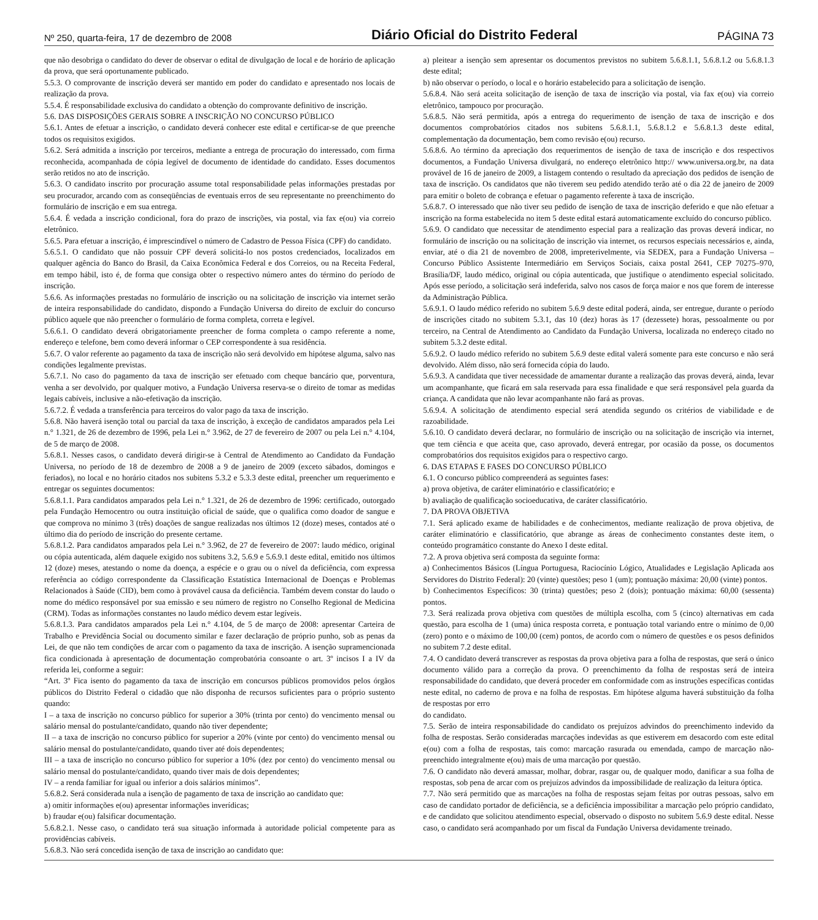Nº 250, quarta-feira, 17 de dezembro de 2008 Diário Oficial do Distrito Federal PÁGINA 73
que não desobriga o candidato do dever de observar o edital de divulgação de local e de horário de aplicação da prova, que será oportunamente publicado.
5.5.3. O comprovante de inscrição deverá ser mantido em poder do candidato e apresentado nos locais de realização da prova.
5.5.4. É responsabilidade exclusiva do candidato a obtenção do comprovante definitivo de inscrição.
5.6. DAS DISPOSIÇÕES GERAIS SOBRE A INSCRIÇÃO NO CONCURSO PÚBLICO
5.6.1. Antes de efetuar a inscrição, o candidato deverá conhecer este edital e certificar-se de que preenche todos os requisitos exigidos.
5.6.2. Será admitida a inscrição por terceiros, mediante a entrega de procuração do interessado, com firma reconhecida, acompanhada de cópia legível de documento de identidade do candidato. Esses documentos serão retidos no ato de inscrição.
5.6.3. O candidato inscrito por procuração assume total responsabilidade pelas informações prestadas por seu procurador, arcando com as conseqüências de eventuais erros de seu representante no preenchimento do formulário de inscrição e em sua entrega.
5.6.4. É vedada a inscrição condicional, fora do prazo de inscrições, via postal, via fax e(ou) via correio eletrônico.
5.6.5. Para efetuar a inscrição, é imprescindível o número de Cadastro de Pessoa Física (CPF) do candidato.
5.6.5.1. O candidato que não possuir CPF deverá solicitá-lo nos postos credenciados, localizados em qualquer agência do Banco do Brasil, da Caixa Econômica Federal e dos Correios, ou na Receita Federal, em tempo hábil, isto é, de forma que consiga obter o respectivo número antes do término do período de inscrição.
5.6.6. As informações prestadas no formulário de inscrição ou na solicitação de inscrição via internet serão de inteira responsabilidade do candidato, dispondo a Fundação Universa do direito de excluir do concurso público aquele que não preencher o formulário de forma completa, correta e legível.
5.6.6.1. O candidato deverá obrigatoriamente preencher de forma completa o campo referente a nome, endereço e telefone, bem como deverá informar o CEP correspondente à sua residência.
5.6.7. O valor referente ao pagamento da taxa de inscrição não será devolvido em hipótese alguma, salvo nas condições legalmente previstas.
5.6.7.1. No caso do pagamento da taxa de inscrição ser efetuado com cheque bancário que, porventura, venha a ser devolvido, por qualquer motivo, a Fundação Universa reserva-se o direito de tomar as medidas legais cabíveis, inclusive a não-efetivação da inscrição.
5.6.7.2. É vedada a transferência para terceiros do valor pago da taxa de inscrição.
5.6.8. Não haverá isenção total ou parcial da taxa de inscrição, à exceção de candidatos amparados pela Lei n.° 1.321, de 26 de dezembro de 1996, pela Lei n.° 3.962, de 27 de fevereiro de 2007 ou pela Lei n.° 4.104, de 5 de março de 2008.
5.6.8.1. Nesses casos, o candidato deverá dirigir-se à Central de Atendimento ao Candidato da Fundação Universa, no período de 18 de dezembro de 2008 a 9 de janeiro de 2009 (exceto sábados, domingos e feriados), no local e no horário citados nos subitens 5.3.2 e 5.3.3 deste edital, preencher um requerimento e entregar os seguintes documentos:
5.6.8.1.1. Para candidatos amparados pela Lei n.° 1.321, de 26 de dezembro de 1996: certificado, outorgado pela Fundação Hemocentro ou outra instituição oficial de saúde, que o qualifica como doador de sangue e que comprova no mínimo 3 (três) doações de sangue realizadas nos últimos 12 (doze) meses, contados até o último dia do período de inscrição do presente certame.
5.6.8.1.2. Para candidatos amparados pela Lei n.° 3.962, de 27 de fevereiro de 2007: laudo médico, original ou cópia autenticada, além daquele exigido nos subitens 3.2, 5.6.9 e 5.6.9.1 deste edital, emitido nos últimos 12 (doze) meses, atestando o nome da doença, a espécie e o grau ou o nível da deficiência, com expressa referência ao código correspondente da Classificação Estatística Internacional de Doenças e Problemas Relacionados à Saúde (CID), bem como à provável causa da deficiência. Também devem constar do laudo o nome do médico responsável por sua emissão e seu número de registro no Conselho Regional de Medicina (CRM). Todas as informações constantes no laudo médico devem estar legíveis.
5.6.8.1.3. Para candidatos amparados pela Lei n.° 4.104, de 5 de março de 2008: apresentar Carteira de Trabalho e Previdência Social ou documento similar e fazer declaração de próprio punho, sob as penas da Lei, de que não tem condições de arcar com o pagamento da taxa de inscrição. A isenção supramencionada fica condicionada à apresentação de documentação comprobatória consoante o art. 3º incisos I a IV da referida lei, conforme a seguir:
“Art. 3º Fica isento do pagamento da taxa de inscrição em concursos públicos promovidos pelos órgãos públicos do Distrito Federal o cidadão que não disponha de recursos suficientes para o próprio sustento quando:
I – a taxa de inscrição no concurso público for superior a 30% (trinta por cento) do vencimento mensal ou salário mensal do postulante/candidato, quando não tiver dependente;
II – a taxa de inscrição no concurso público for superior a 20% (vinte por cento) do vencimento mensal ou salário mensal do postulante/candidato, quando tiver até dois dependentes;
III – a taxa de inscrição no concurso público for superior a 10% (dez por cento) do vencimento mensal ou salário mensal do postulante/candidato, quando tiver mais de dois dependentes;
IV – a renda familiar for igual ou inferior a dois salários mínimos”.
5.6.8.2. Será considerada nula a isenção de pagamento de taxa de inscrição ao candidato que:
a) omitir informações e(ou) apresentar informações inverídicas;
b) fraudar e(ou) falsificar documentação.
5.6.8.2.1. Nesse caso, o candidato terá sua situação informada à autoridade policial competente para as providências cabíveis.
5.6.8.3. Não será concedida isenção de taxa de inscrição ao candidato que:
a) pleitear a isenção sem apresentar os documentos previstos no subitem 5.6.8.1.1, 5.6.8.1.2 ou 5.6.8.1.3 deste edital;
b) não observar o período, o local e o horário estabelecido para a solicitação de isenção.
5.6.8.4. Não será aceita solicitação de isenção de taxa de inscrição via postal, via fax e(ou) via correio eletrônico, tampouco por procuração.
5.6.8.5. Não será permitida, após a entrega do requerimento de isenção de taxa de inscrição e dos documentos comprobatórios citados nos subitens 5.6.8.1.1, 5.6.8.1.2 e 5.6.8.1.3 deste edital, complementação da documentação, bem como revisão e(ou) recurso.
5.6.8.6. Ao término da apreciação dos requerimentos de isenção de taxa de inscrição e dos respectivos documentos, a Fundação Universa divulgará, no endereço eletrônico http:// www.universa.org.br, na data provável de 16 de janeiro de 2009, a listagem contendo o resultado da apreciação dos pedidos de isenção de taxa de inscrição. Os candidatos que não tiverem seu pedido atendido terão até o dia 22 de janeiro de 2009 para emitir o boleto de cobrança e efetuar o pagamento referente à taxa de inscrição.
5.6.8.7. O interessado que não tiver seu pedido de isenção de taxa de inscrição deferido e que não efetuar a inscrição na forma estabelecida no item 5 deste edital estará automaticamente excluído do concurso público.
5.6.9. O candidato que necessitar de atendimento especial para a realização das provas deverá indicar, no formulário de inscrição ou na solicitação de inscrição via internet, os recursos especiais necessários e, ainda, enviar, até o dia 21 de novembro de 2008, impreterivelmente, via SEDEX, para a Fundação Universa – Concurso Público Assistente Intermediário em Serviços Sociais, caixa postal 2641, CEP 70275–970, Brasília/DF, laudo médico, original ou cópia autenticada, que justifique o atendimento especial solicitado. Após esse período, a solicitação será indeferida, salvo nos casos de força maior e nos que forem de interesse da Administração Pública.
5.6.9.1. O laudo médico referido no subitem 5.6.9 deste edital poderá, ainda, ser entregue, durante o período de inscrições citado no subitem 5.3.1, das 10 (dez) horas às 17 (dezessete) horas, pessoalmente ou por terceiro, na Central de Atendimento ao Candidato da Fundação Universa, localizada no endereço citado no subitem 5.3.2 deste edital.
5.6.9.2. O laudo médico referido no subitem 5.6.9 deste edital valerá somente para este concurso e não será devolvido. Além disso, não será fornecida cópia do laudo.
5.6.9.3. A candidata que tiver necessidade de amamentar durante a realização das provas deverá, ainda, levar um acompanhante, que ficará em sala reservada para essa finalidade e que será responsável pela guarda da criança. A candidata que não levar acompanhante não fará as provas.
5.6.9.4. A solicitação de atendimento especial será atendida segundo os critérios de viabilidade e de razoabilidade.
5.6.10. O candidato deverá declarar, no formulário de inscrição ou na solicitação de inscrição via internet, que tem ciência e que aceita que, caso aprovado, deverá entregar, por ocasião da posse, os documentos comprobatórios dos requisitos exigidos para o respectivo cargo.
6. DAS ETAPAS E FASES DO CONCURSO PÚBLICO
6.1. O concurso público compreenderá as seguintes fases:
a) prova objetiva, de caráter eliminatório e classificatório; e
b) avaliação de qualificação socioeducativa, de caráter classificatório.
7. DA PROVA OBJETIVA
7.1. Será aplicado exame de habilidades e de conhecimentos, mediante realização de prova objetiva, de caráter eliminatório e classificatório, que abrange as áreas de conhecimento constantes deste item, o conteúdo programático constante do Anexo I deste edital.
7.2. A prova objetiva será composta da seguinte forma:
a) Conhecimentos Básicos (Língua Portuguesa, Raciocínio Lógico, Atualidades e Legislação Aplicada aos Servidores do Distrito Federal): 20 (vinte) questões; peso 1 (um); pontuação máxima: 20,00 (vinte) pontos.
b) Conhecimentos Específicos: 30 (trinta) questões; peso 2 (dois); pontuação máxima: 60,00 (sessenta) pontos.
7.3. Será realizada prova objetiva com questões de múltipla escolha, com 5 (cinco) alternativas em cada questão, para escolha de 1 (uma) única resposta correta, e pontuação total variando entre o mínimo de 0,00 (zero) ponto e o máximo de 100,00 (cem) pontos, de acordo com o número de questões e os pesos definidos no subitem 7.2 deste edital.
7.4. O candidato deverá transcrever as respostas da prova objetiva para a folha de respostas, que será o único documento válido para a correção da prova. O preenchimento da folha de respostas será de inteira responsabilidade do candidato, que deverá proceder em conformidade com as instruções específicas contidas neste edital, no caderno de prova e na folha de respostas. Em hipótese alguma haverá substituição da folha de respostas por erro
do candidato.
7.5. Serão de inteira responsabilidade do candidato os prejuízos advindos do preenchimento indevido da folha de respostas. Serão consideradas marcações indevidas as que estiverem em desacordo com este edital e(ou) com a folha de respostas, tais como: marcação rasurada ou emendada, campo de marcação não-preenchido integralmente e(ou) mais de uma marcação por questão.
7.6. O candidato não deverá amassar, molhar, dobrar, rasgar ou, de qualquer modo, danificar a sua folha de respostas, sob pena de arcar com os prejuízos advindos da impossibilidade de realização da leitura óptica.
7.7. Não será permitido que as marcações na folha de respostas sejam feitas por outras pessoas, salvo em caso de candidato portador de deficiência, se a deficiência impossibilitar a marcação pelo próprio candidato, e de candidato que solicitou atendimento especial, observado o disposto no subitem 5.6.9 deste edital. Nesse caso, o candidato será acompanhado por um fiscal da Fundação Universa devidamente treinado.